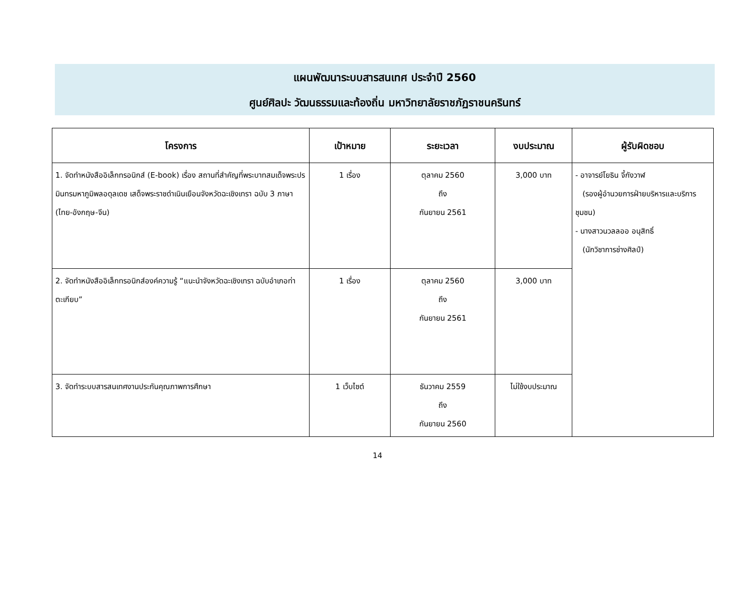แผนพัฒนาระบบสารสนเทศ ประจำปี 2560
ศูนย์ศิลปะ วัฒนธรรมและท้องถิ่น มหาวิทยาลัยราชภัฏราชนครินทร์
| โครงการ | เป้าหมาย | ระยะเวลา | งบประมาณ | ผู้รับผิดชอบ |
| --- | --- | --- | --- | --- |
| 1. จัดทำหนังสืออิเล็กทรอนิกส์ (E-book) เรื่อง สถานที่สำคัญที่พระบาทสมเด็จพระปรมินทรมหาภูมิพลอดุลเดช เสด็จพระราชดำเนินเยือนจังหวัดฉะเชิงเทรา ฉบับ 3 ภาษา (ไทย-อังกฤษ-จีน) | 1 เรื่อง | ตุลาคม 2560 ถึง กันยายน 2561 | 3,000 บาท | - อาจารย์โยธิน จี้กังวาฬ (รองผู้อำนวยการฝ่ายบริหารและบริการชุมชน) - นางสาวนวลลออ อนุสิทธิ์ (นักวิชาการช่างศิลป์) |
| 2. จัดทำหนังสืออิเล็กทรอนิกส์องค์ความรู้ “แนะนำจังหวัดฉะเชิงเทรา ฉบับอำเภอท่าตะเกียบ” | 1 เรื่อง | ตุลาคม 2560 ถึง กันยายน 2561 | 3,000 บาท | |
| 3. จัดทำระบบสารสนเทศงานประกันคุณภาพการศึกษา | 1 เว็บไซต์ | ธันวาคม 2559 ถึง กันยายน 2560 | ไม่ใช้งบประมาณ | |
14